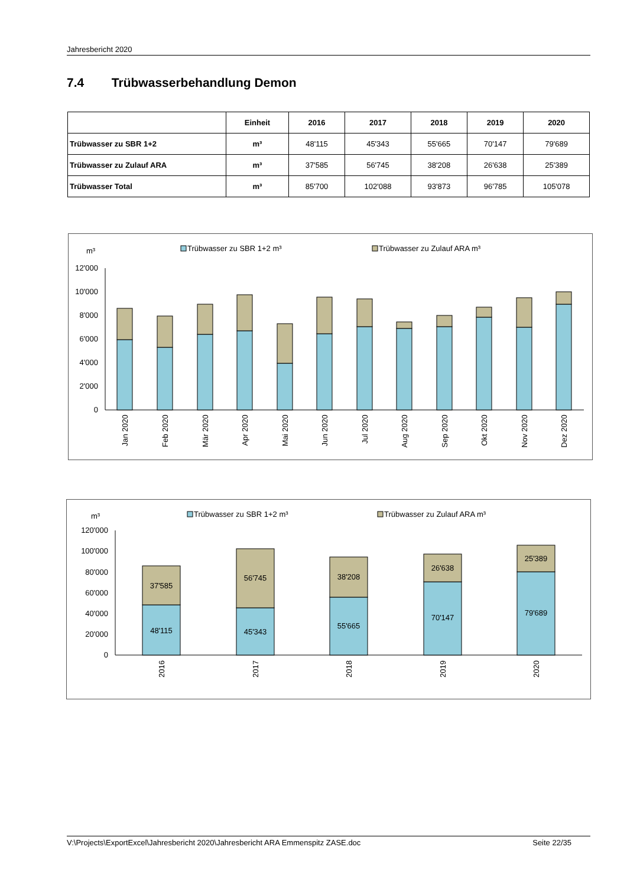Jahresbericht 2020
7.4 Trübwasserbehandlung Demon
| | Einheit | 2016 | 2017 | 2018 | 2019 | 2020 |
| --- | --- | --- | --- | --- | --- | --- |
| Trübwasser zu SBR 1+2 | m³ | 48'115 | 45'343 | 55'665 | 70'147 | 79'689 |
| Trübwasser zu Zulauf ARA | m³ | 37'585 | 56'745 | 38'208 | 26'638 | 25'389 |
| Trübwasser Total | m³ | 85'700 | 102'088 | 93'873 | 96'785 | 105'078 |
Trübwasser zu SBR 1+2 m³
Trübwasser zu Zulauf ARA m³
m³
12'000
10'000
8'000
6'000
4'000
2'000
0
Jan 2020
Feb 2020
Mär 2020
Apr 2020
Mai 2020
Jun 2020
Jul 2020
Aug 2020
Sep 2020
Okt 2020
Nov 2020
Dez 2020
Trübwasser zu SBR 1+2 m³
Trübwasser zu Zulauf ARA m³
m³
120'000
100'000
80'000
60'000
40'000
20'000
0
37'585
48'115
56'745
45'343
38'208
55'665
26'638
70'147
25'389
79'689
2016
2017
2018
2019
2020
V:\Projects\ExportExcel\Jahresbericht 2020\Jahresbericht ARA Emmenspitz ZASE.doc Seite 22/35